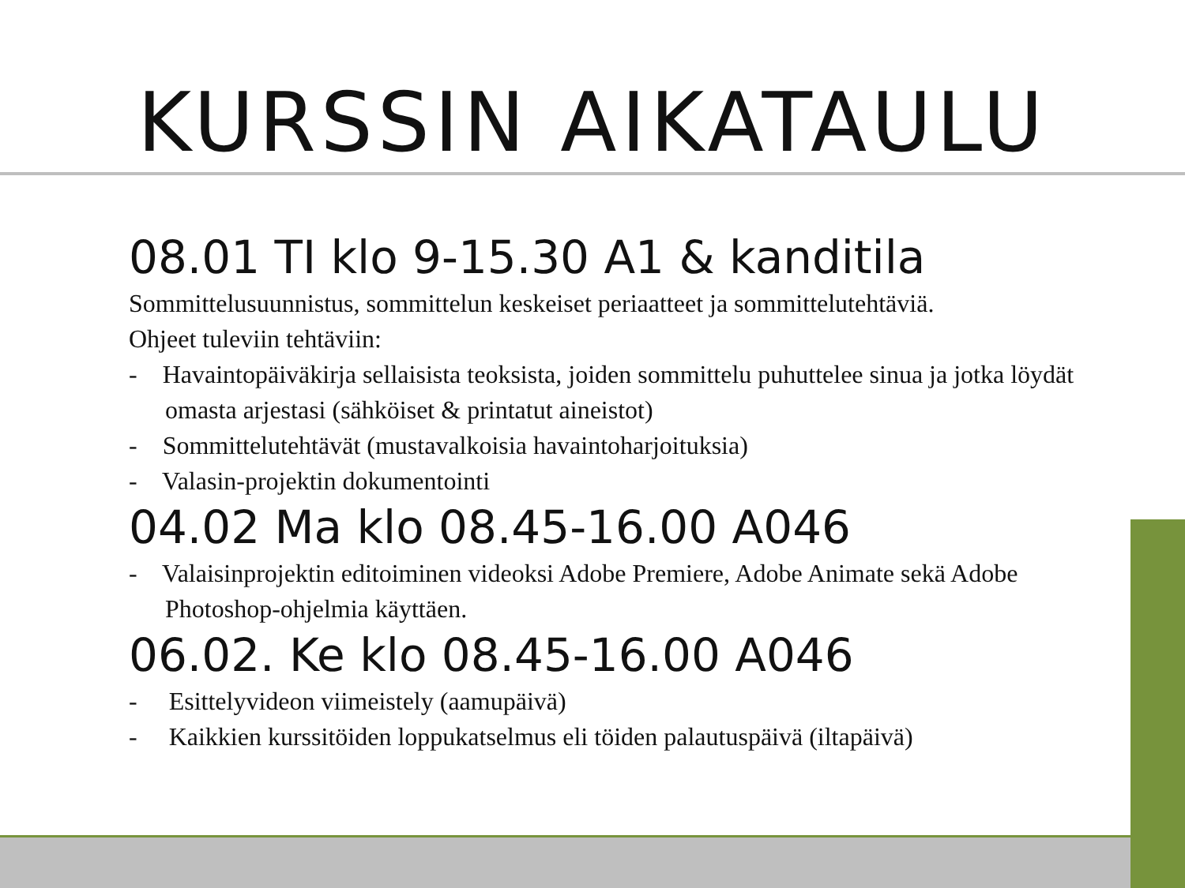KURSSIN AIKATAULU
08.01 TI klo 9-15.30 A1 & kanditila
Sommittelusuunnistus, sommittelun keskeiset periaatteet ja sommittelutehtäviä.
Ohjeet tuleviin tehtäviin:
- Havaintopäiväkirja sellaisista teoksista, joiden sommittelu puhuttelee sinua ja jotka löydät omasta arjestasi (sähköiset & printatut aineistot)
- Sommittelutehtävät (mustavalkoisia havaintoharjoituksia)
- Valasin-projektin dokumentointi
04.02 Ma klo 08.45-16.00 A046
- Valaisinprojektin editoiminen videoksi Adobe Premiere, Adobe Animate sekä Adobe Photoshop-ohjelmia käyttäen.
06.02. Ke klo 08.45-16.00 A046
- Esittelyvideon viimeistely (aamupäivä)
- Kaikkien kurssitöiden loppukatselmus eli töiden palautuspäivä (iltapäivä)